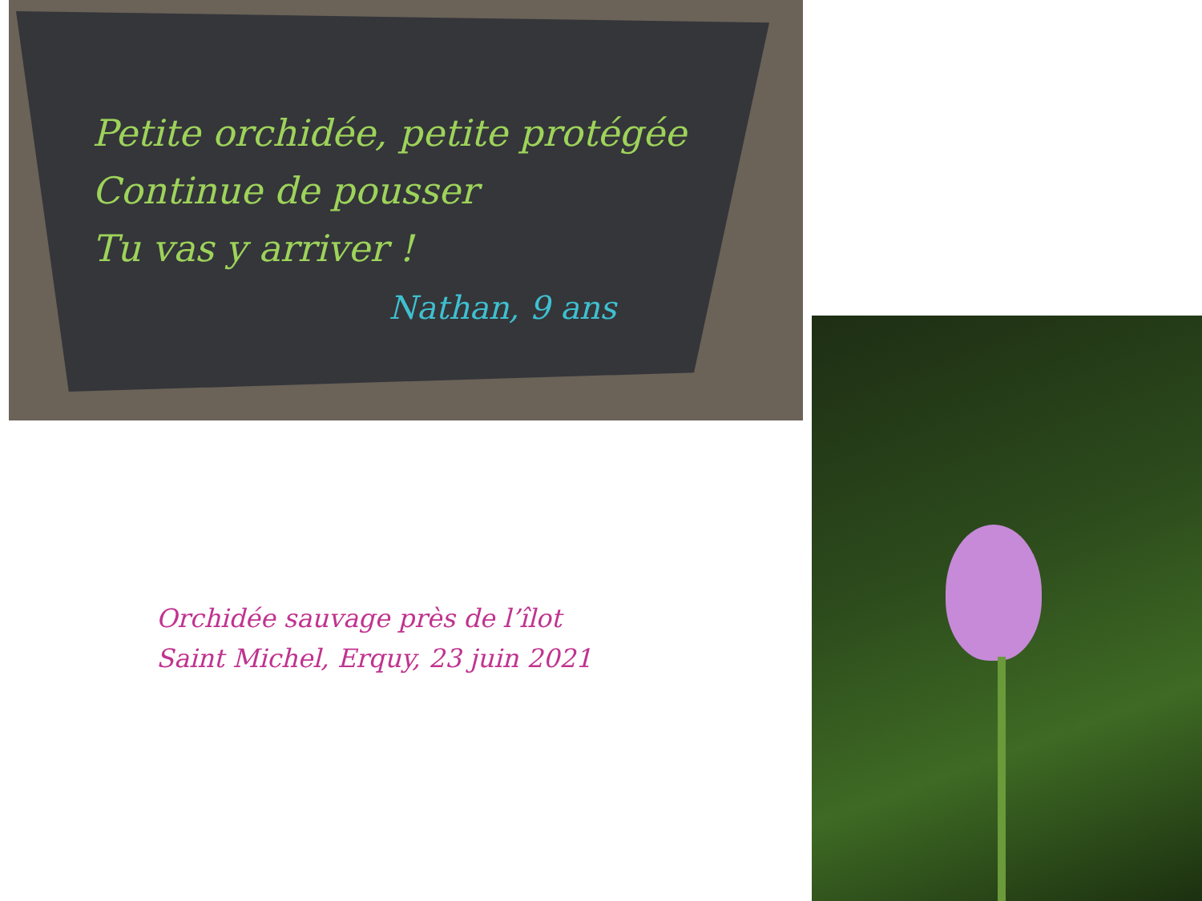Petite orchidée, petite protégée
Continue de pousser
Tu vas y arriver !
Nathan, 9 ans
Orchidée sauvage près de l’îlot Saint Michel, Erquy, 23 juin 2021